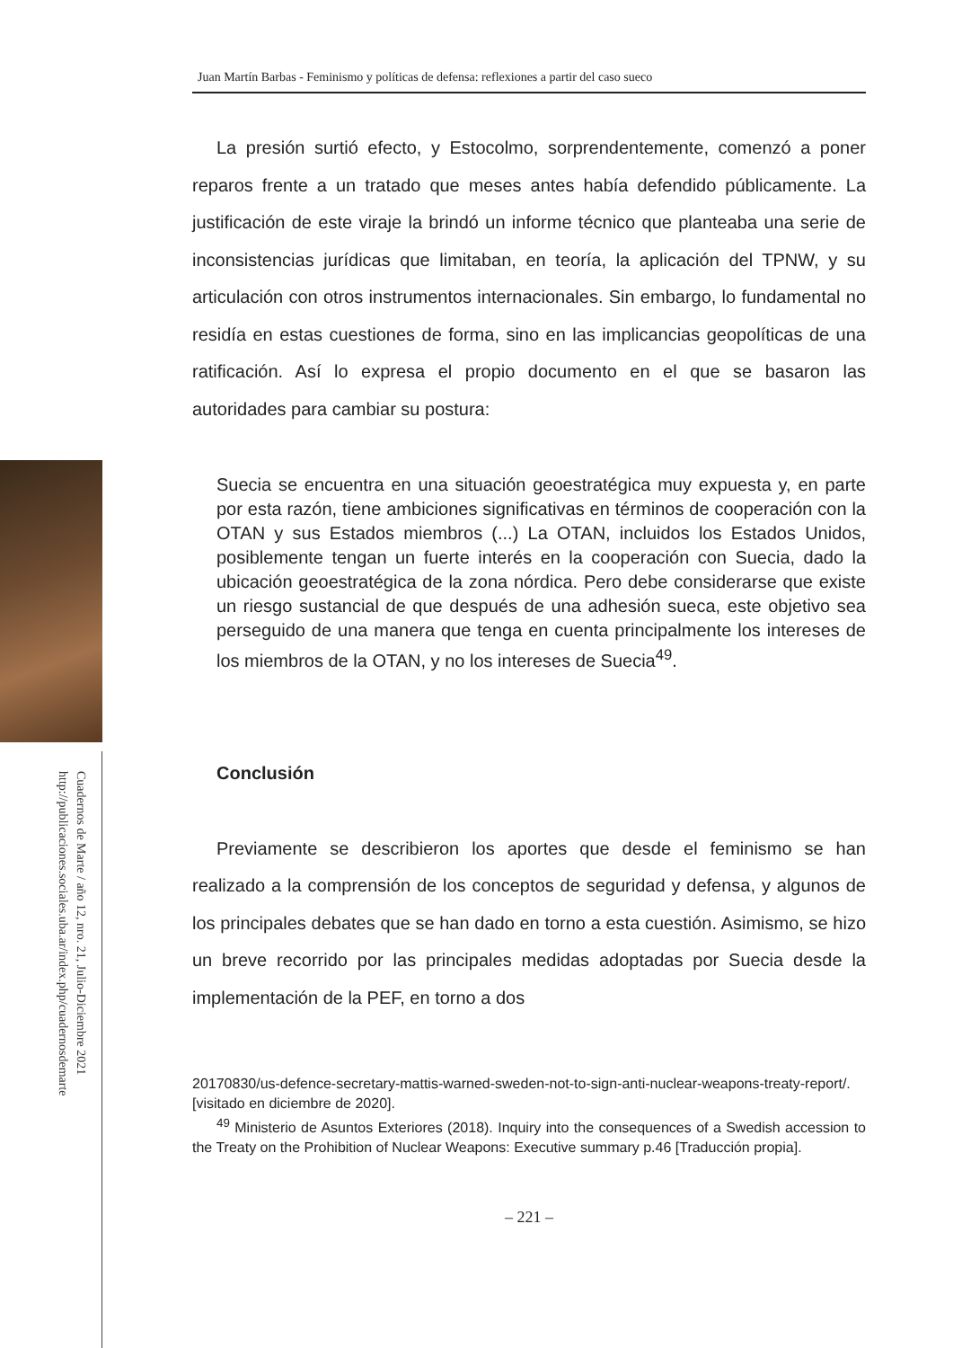Cuadernos de Marte / año 12, nro. 21, Julio-Diciembre 2021
http://publicaciones.sociales.uba.ar/index.php/cuadernosdemarte
Juan Martín Barbas - Feminismo y políticas de defensa: reflexiones a partir del caso sueco
La presión surtió efecto, y Estocolmo, sorprendentemente, comenzó a poner reparos frente a un tratado que meses antes había defendido públicamente. La justificación de este viraje la brindó un informe técnico que planteaba una serie de inconsistencias jurídicas que limitaban, en teoría, la aplicación del TPNW, y su articulación con otros instrumentos internacionales. Sin embargo, lo fundamental no residía en estas cuestiones de forma, sino en las implicancias geopolíticas de una ratificación. Así lo expresa el propio documento en el que se basaron las autoridades para cambiar su postura:
Suecia se encuentra en una situación geoestratégica muy expuesta y, en parte por esta razón, tiene ambiciones significativas en términos de cooperación con la OTAN y sus Estados miembros (...) La OTAN, incluidos los Estados Unidos, posiblemente tengan un fuerte interés en la cooperación con Suecia, dado la ubicación geoestratégica de la zona nórdica. Pero debe considerarse que existe un riesgo sustancial de que después de una adhesión sueca, este objetivo sea perseguido de una manera que tenga en cuenta principalmente los intereses de los miembros de la OTAN, y no los intereses de Suecia<sup>49</sup>.
Conclusión
Previamente se describieron los aportes que desde el feminismo se han realizado a la comprensión de los conceptos de seguridad y defensa, y algunos de los principales debates que se han dado en torno a esta cuestión. Asimismo, se hizo un breve recorrido por las principales medidas adoptadas por Suecia desde la implementación de la PEF, en torno a dos
20170830/us-defence-secretary-mattis-warned-sweden-not-to-sign-anti-nuclear-weapons-treaty-report/. [visitado en diciembre de 2020].
<sup>49</sup> Ministerio de Asuntos Exteriores (2018). Inquiry into the consequences of a Swedish accession to the Treaty on the Prohibition of Nuclear Weapons: Executive summary p.46 [Traducción propia].
– 221 –